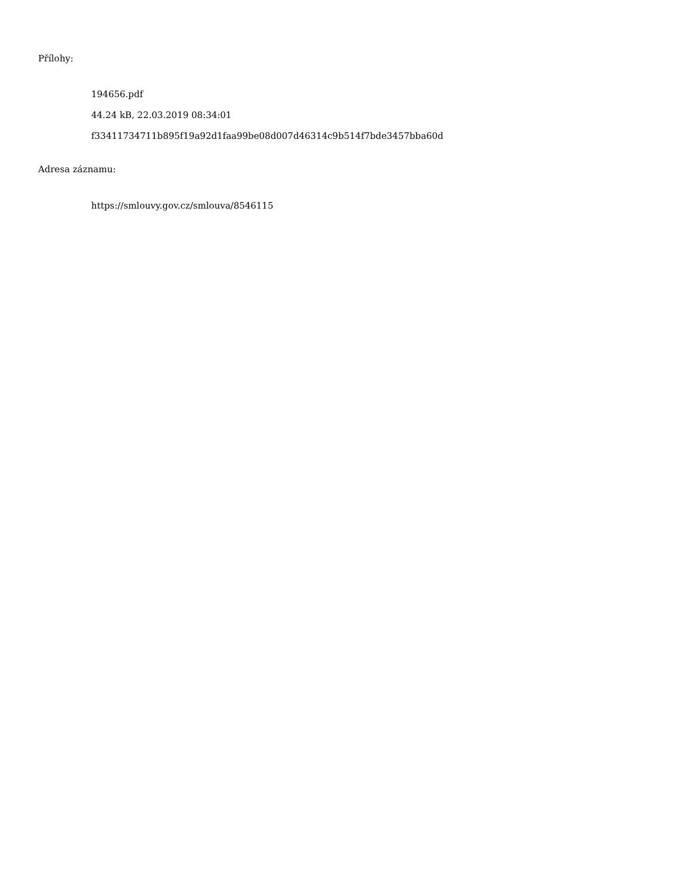Přílohy:
194656.pdf
44.24 kB, 22.03.2019 08:34:01
f33411734711b895f19a92d1faa99be08d007d46314c9b514f7bde3457bba60d
Adresa záznamu:
https://smlouvy.gov.cz/smlouva/8546115